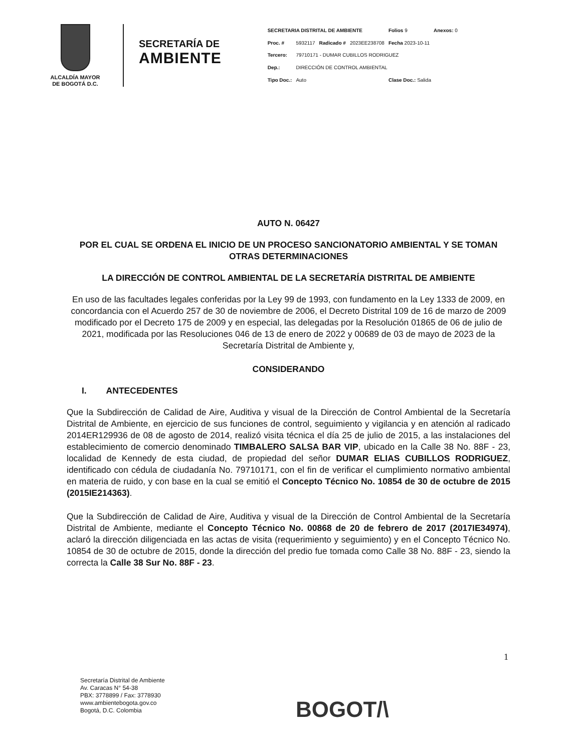ALCALDÍA MAYOR
DE BOGOTÁ D.C.
SECRETARÍA DE
AMBIENTE
| SECRETARIA DISTRITAL DE AMBIENTE | | | | Folios 9 | Anexos: 0 |
| Proc. # | 5932117 | Radicado # | 2023EE238708 | Fecha 2023-10-11 | |
| Tercero: | 79710171 - DUMAR CUBILLOS RODRIGUEZ | | | | |
| Dep.: | DIRECCIÓN DE CONTROL AMBIENTAL | | | | |
| Tipo Doc.: | Auto | | | Clase Doc.: Salida | |
AUTO N. 06427
POR EL CUAL SE ORDENA EL INICIO DE UN PROCESO SANCIONATORIO AMBIENTAL Y SE TOMAN OTRAS DETERMINACIONES
LA DIRECCIÓN DE CONTROL AMBIENTAL DE LA SECRETARÍA DISTRITAL DE AMBIENTE
En uso de las facultades legales conferidas por la Ley 99 de 1993, con fundamento en la Ley 1333 de 2009, en concordancia con el Acuerdo 257 de 30 de noviembre de 2006, el Decreto Distrital 109 de 16 de marzo de 2009 modificado por el Decreto 175 de 2009 y en especial, las delegadas por la Resolución 01865 de 06 de julio de 2021, modificada por las Resoluciones 046 de 13 de enero de 2022 y 00689 de 03 de mayo de 2023 de la Secretaría Distrital de Ambiente y,
CONSIDERANDO
I. ANTECEDENTES
Que la Subdirección de Calidad de Aire, Auditiva y visual de la Dirección de Control Ambiental de la Secretaría Distrital de Ambiente, en ejercicio de sus funciones de control, seguimiento y vigilancia y en atención al radicado 2014ER129936 de 08 de agosto de 2014, realizó visita técnica el día 25 de julio de 2015, a las instalaciones del establecimiento de comercio denominado TIMBALERO SALSA BAR VIP, ubicado en la Calle 38 No. 88F - 23, localidad de Kennedy de esta ciudad, de propiedad del señor DUMAR ELIAS CUBILLOS RODRIGUEZ, identificado con cédula de ciudadanía No. 79710171, con el fin de verificar el cumplimiento normativo ambiental en materia de ruido, y con base en la cual se emitió el Concepto Técnico No. 10854 de 30 de octubre de 2015 (2015IE214363).
Que la Subdirección de Calidad de Aire, Auditiva y visual de la Dirección de Control Ambiental de la Secretaría Distrital de Ambiente, mediante el Concepto Técnico No. 00868 de 20 de febrero de 2017 (2017IE34974), aclaró la dirección diligenciada en las actas de visita (requerimiento y seguimiento) y en el Concepto Técnico No. 10854 de 30 de octubre de 2015, donde la dirección del predio fue tomada como Calle 38 No. 88F - 23, siendo la correcta la Calle 38 Sur No. 88F - 23.
1
Secretaría Distrital de Ambiente
Av. Caracas N° 54-38
PBX: 3778899 / Fax: 3778930
www.ambientebogota.gov.co
Bogotá, D.C. Colombia
BOGOT/\